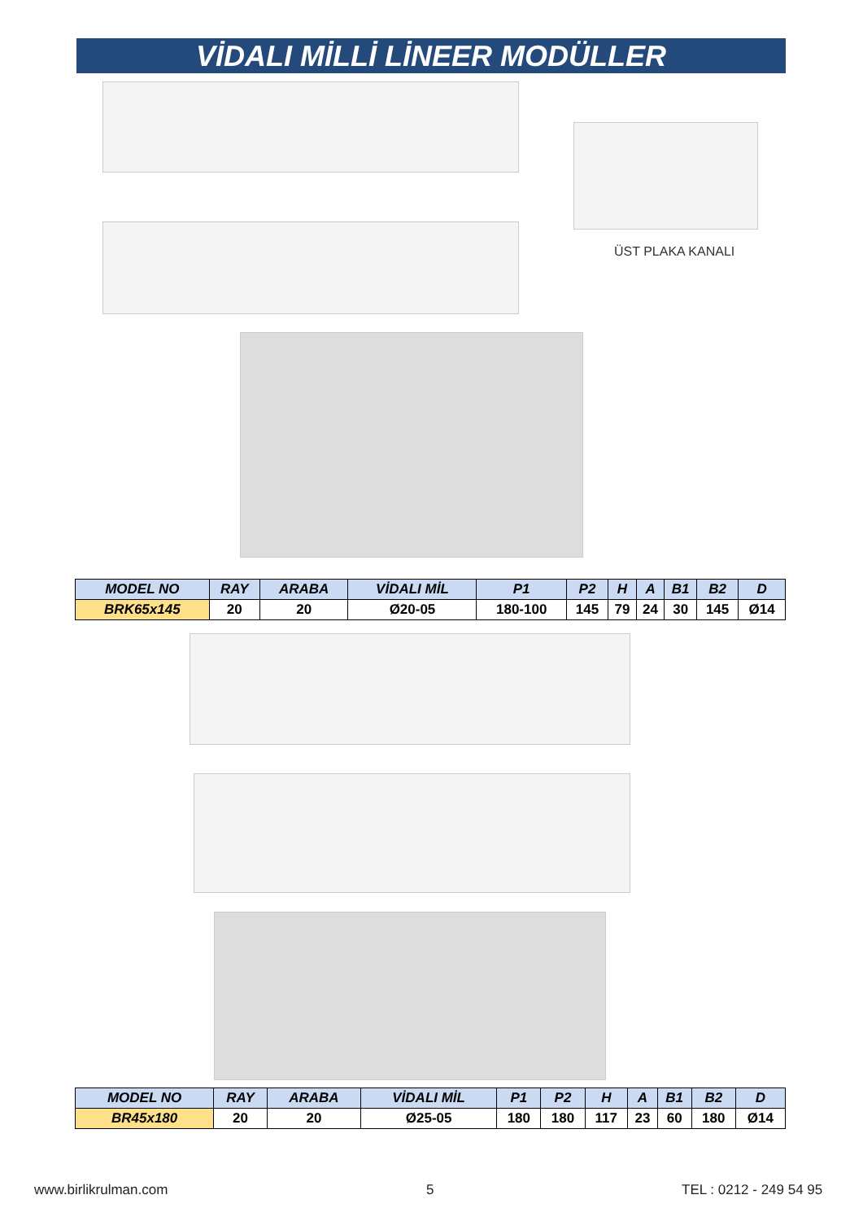VİDALI MİLLİ LİNEER MODÜLLER
ÜST PLAKA KANALI
| MODEL NO | RAY | ARABA | VİDALI MİL | P1 | P2 | H | A | B1 | B2 | D |
| --- | --- | --- | --- | --- | --- | --- | --- | --- | --- | --- |
| BRK65x145 | 20 | 20 | Ø20-05 | 180-100 | 145 | 79 | 24 | 30 | 145 | Ø14 |
| MODEL NO | RAY | ARABA | VİDALI MİL | P1 | P2 | H | A | B1 | B2 | D |
| --- | --- | --- | --- | --- | --- | --- | --- | --- | --- | --- |
| BR45x180 | 20 | 20 | Ø25-05 | 180 | 180 | 117 | 23 | 60 | 180 | Ø14 |
www.birlikrulman.com 5 TEL : 0212 - 249 54 95